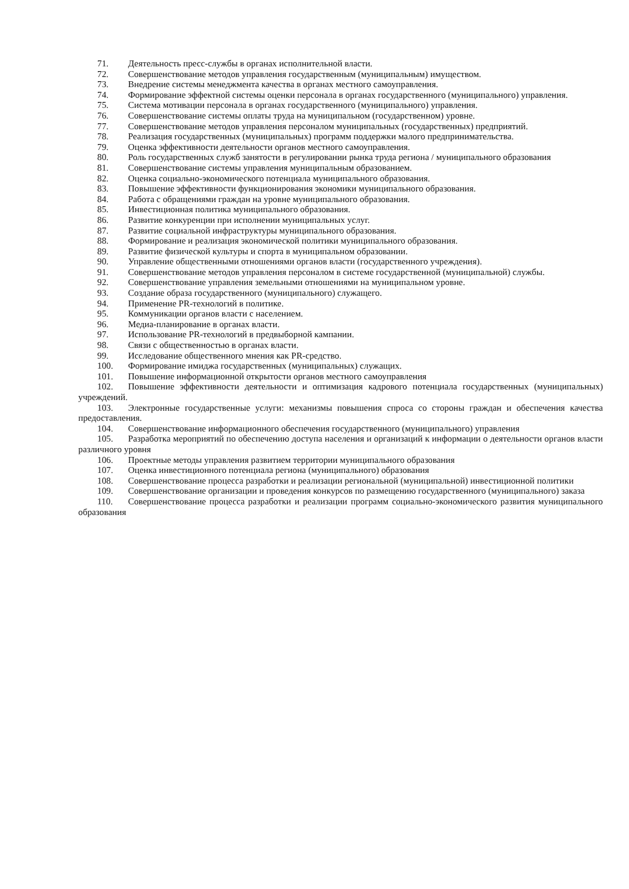71. Деятельность пресс-службы в органах исполнительной власти.
72. Совершенствование методов управления государственным (муниципальным) имуществом.
73. Внедрение системы менеджмента качества в органах местного самоуправления.
74. Формирование эффектной системы оценки персонала в органах государственного (муниципального) управления.
75. Система мотивации персонала в органах государственного (муниципального) управления.
76. Совершенствование системы оплаты труда на муниципальном (государственном) уровне.
77. Совершенствование методов управления персоналом муниципальных (государственных) предприятий.
78. Реализация государственных (муниципальных) программ поддержки малого предпринимательства.
79. Оценка эффективности деятельности органов местного самоуправления.
80. Роль государственных служб занятости в регулировании рынка труда региона / муниципального образования
81. Совершенствование системы управления муниципальным образованием.
82. Оценка социально-экономического потенциала муниципального образования.
83. Повышение эффективности функционирования экономики муниципального образования.
84. Работа с обращениями граждан на уровне муниципального образования.
85. Инвестиционная политика муниципального образования.
86. Развитие конкуренции при исполнении муниципальных услуг.
87. Развитие социальной инфраструктуры муниципального образования.
88. Формирование и реализация экономической политики муниципального образования.
89. Развитие физической культуры и спорта в муниципальном образовании.
90. Управление общественными отношениями органов власти (государственного учреждения).
91. Совершенствование методов управления персоналом в системе государственной (муниципальной) службы.
92. Совершенствование управления земельными отношениями на муниципальном уровне.
93. Создание образа государственного (муниципального) служащего.
94. Применение PR-технологий в политике.
95. Коммуникации органов власти с населением.
96. Медиа-планирование в органах власти.
97. Использование PR-технологий в предвыборной кампании.
98. Связи с общественностью в органах власти.
99. Исследование общественного мнения как PR-средство.
100. Формирование имиджа государственных (муниципальных) служащих.
101. Повышение информационной открытости органов местного самоуправления
102. Повышение эффективности деятельности и оптимизация кадрового потенциала государственных (муниципальных) учреждений.
103. Электронные государственные услуги: механизмы повышения спроса со стороны граждан и обеспечения качества предоставления.
104. Совершенствование информационного обеспечения государственного (муниципального) управления
105. Разработка мероприятий по обеспечению доступа населения и организаций к информации о деятельности органов власти различного уровня
106. Проектные методы управления развитием территории муниципального образования
107. Оценка инвестиционного потенциала региона (муниципального) образования
108. Совершенствование процесса разработки и реализации региональной (муниципальной) инвестиционной политики
109. Совершенствование организации и проведения конкурсов по размещению государственного (муниципального) заказа
110. Совершенствование процесса разработки и реализации программ социально-экономического развития муниципального образования